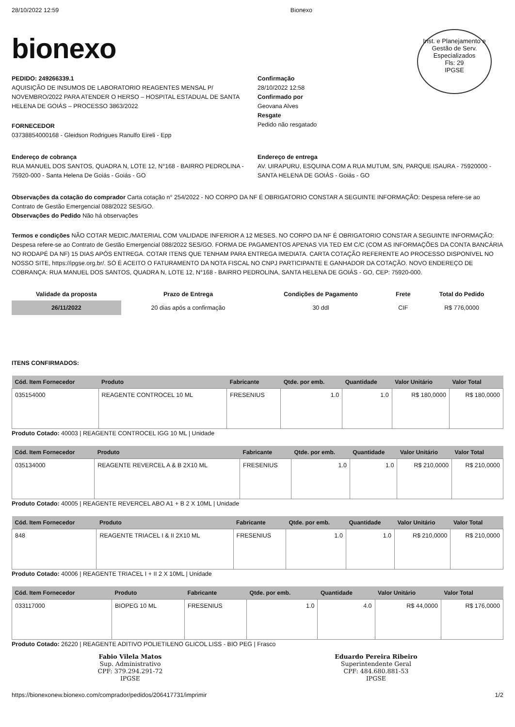Inst. e Planejamento e Gestão de Serv. Especializados
Fls: 29
IPGSE
28/10/2022 12:59 Bionexo
bionexo
PEDIDO: 249266339.1
AQUISIÇÃO DE INSUMOS DE LABORATORIO REAGENTES MENSAL P/ NOVEMBRO/2022 PARA ATENDER O HERSO – HOSPITAL ESTADUAL DE SANTA HELENA DE GOIÁS – PROCESSO 3863/2022
FORNECEDOR
03738854000168 - Gleidson Rodrigues Ranulfo Eireli - Epp
Confirmação
28/10/2022 12:58
Confirmado por
Geovana Alves
Resgate
Pedido não resgatado
Endereço de cobrança
RUA MANUEL DOS SANTOS, QUADRA N, LOTE 12, N°168 - BAIRRO PEDROLINA - 75920-000 - Santa Helena De Goiás - Goiás - GO
Endereço de entrega
AV. UIRAPURU, ESQUINA COM A RUA MUTUM, S/N, PARQUE ISAURA - 75920000 - SANTA HELENA DE GOIÁS - Goiás - GO
Observações da cotação do comprador Carta cotação n° 254/2022 - NO CORPO DA NF É OBRIGATORIO CONSTAR A SEGUINTE INFORMAÇÃO: Despesa refere-se ao Contrato de Gestão Emergencial 088/2022 SES/GO.
Observações do Pedido Não há observações
Termos e condições NÃO COTAR MEDIC./MATERIAL COM VALIDADE INFERIOR A 12 MESES. NO CORPO DA NF É OBRIGATORIO CONSTAR A SEGUINTE INFORMAÇÃO: Despesa refere-se ao Contrato de Gestão Emergencial 088/2022 SES/GO. FORMA DE PAGAMENTOS APENAS VIA TED EM C/C (COM AS INFORMAÇÕES DA CONTA BANCÁRIA NO RODAPÉ DA NF) 15 DIAS APÓS ENTREGA. COTAR ITENS QUE TENHAM PARA ENTREGA IMEDIATA. CARTA COTAÇÃO REFERENTE AO PROCESSO DISPONIVEL NO NOSSO SITE, https://ipgse.org.br/. SÓ É ACEITO O FATURAMENTO DA NOTA FISCAL NO CNPJ PARTICIPANTE E GANHADOR DA COTAÇÃO. NOVO ENDEREÇO DE COBRANÇA: RUA MANUEL DOS SANTOS, QUADRA N, LOTE 12, N°168 - BAIRRO PEDROLINA, SANTA HELENA DE GOIÁS - GO, CEP: 75920-000.
| Validade da proposta | Prazo de Entrega | Condições de Pagamento | Frete | Total do Pedido |
| --- | --- | --- | --- | --- |
| 26/11/2022 | 20 dias após a confirmação | 30 ddl | CIF | R$ 776,0000 |
ITENS CONFIRMADOS:
| Cód. Item Fornecedor | Produto | Fabricante | Qtde. por emb. | Quantidade | Valor Unitário | Valor Total |
| --- | --- | --- | --- | --- | --- | --- |
| 035154000 | REAGENTE CONTROCEL 10 ML | FRESENIUS | 1.0 | 1.0 | R$ 180,0000 | R$ 180,0000 |
Produto Cotado: 40003 | REAGENTE CONTROCEL IGG 10 ML | Unidade
| Cód. Item Fornecedor | Produto | Fabricante | Qtde. por emb. | Quantidade | Valor Unitário | Valor Total |
| --- | --- | --- | --- | --- | --- | --- |
| 035134000 | REAGENTE REVERCEL A & B 2X10 ML | FRESENIUS | 1.0 | 1.0 | R$ 210,0000 | R$ 210,0000 |
Produto Cotado: 40005 | REAGENTE REVERCEL ABO A1 + B 2 X 10ML | Unidade
| Cód. Item Fornecedor | Produto | Fabricante | Qtde. por emb. | Quantidade | Valor Unitário | Valor Total |
| --- | --- | --- | --- | --- | --- | --- |
| 848 | REAGENTE TRIACEL I & II 2X10 ML | FRESENIUS | 1.0 | 1.0 | R$ 210,0000 | R$ 210,0000 |
Produto Cotado: 40006 | REAGENTE TRIACEL I + II 2 X 10ML | Unidade
| Cód. Item Fornecedor | Produto | Fabricante | Qtde. por emb. | Quantidade | Valor Unitário | Valor Total |
| --- | --- | --- | --- | --- | --- | --- |
| 033117000 | BIOPEG 10 ML | FRESENIUS | 1.0 | 4.0 | R$ 44,0000 | R$ 176,0000 |
Produto Cotado: 26220 | REAGENTE ADITIVO POLIETILENO GLICOL LISS - BIO PEG | Frasco
Fabio Vilela Matos
Sup. Administrativo
CPF: 379.294.291-72
IPGSE
Eduardo Pereira Ribeiro
Superintendente Geral
CPF: 484.680.881-53
IPGSE
https://bionexonew.bionexo.com/comprador/pedidos/206417731/imprimir
1/2